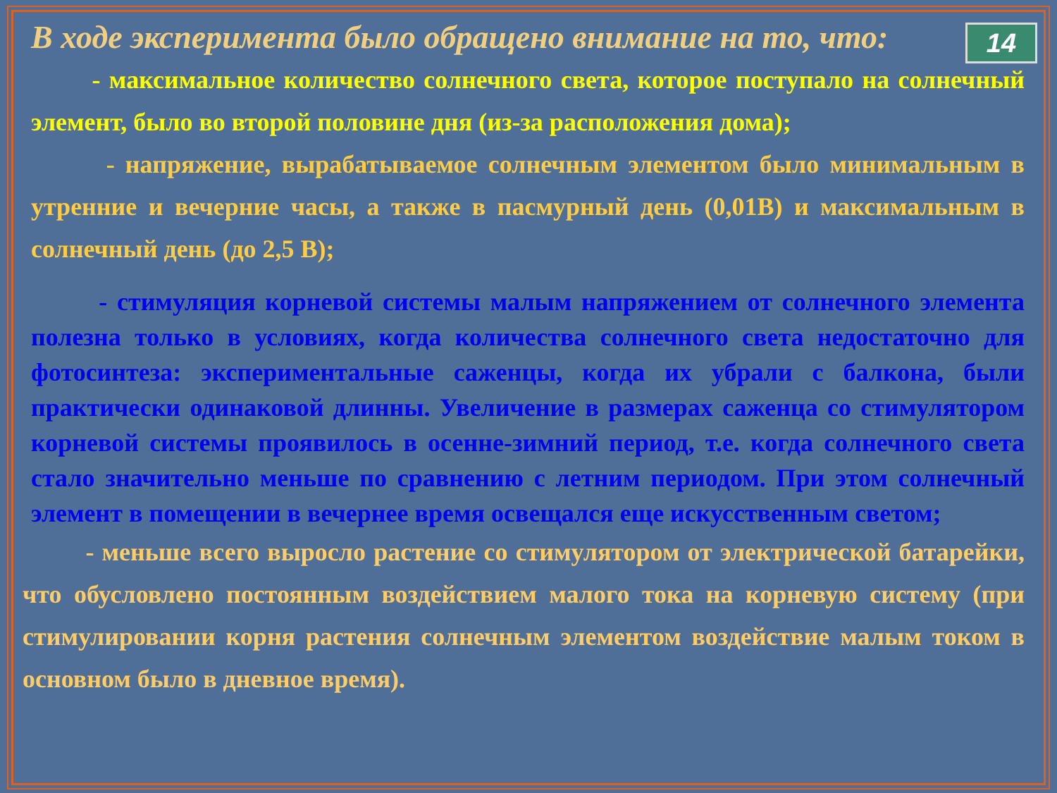14
В ходе эксперимента было обращено внимание на то, что:
- максимальное количество солнечного света, которое поступало на солнечный элемент, было во второй половине дня (из-за расположения дома);
- напряжение, вырабатываемое солнечным элементом было минимальным в утренние и вечерние часы, а также в пасмурный день (0,01В) и максимальным в солнечный день (до 2,5 В);
- стимуляция корневой системы малым напряжением от солнечного элемента полезна только в условиях, когда количества солнечного света недостаточно для фотосинтеза: экспериментальные саженцы, когда их убрали с балкона, были практически одинаковой длинны. Увеличение в размерах саженца со стимулятором корневой системы проявилось в осенне-зимний период, т.е. когда солнечного света стало значительно меньше по сравнению с летним периодом. При этом солнечный элемент в помещении в вечернее время освещался еще искусственным светом;
- меньше всего выросло растение со стимулятором от электрической батарейки, что обусловлено постоянным воздействием малого тока на корневую систему (при стимулировании корня растения солнечным элементом воздействие малым током в основном было в дневное время).